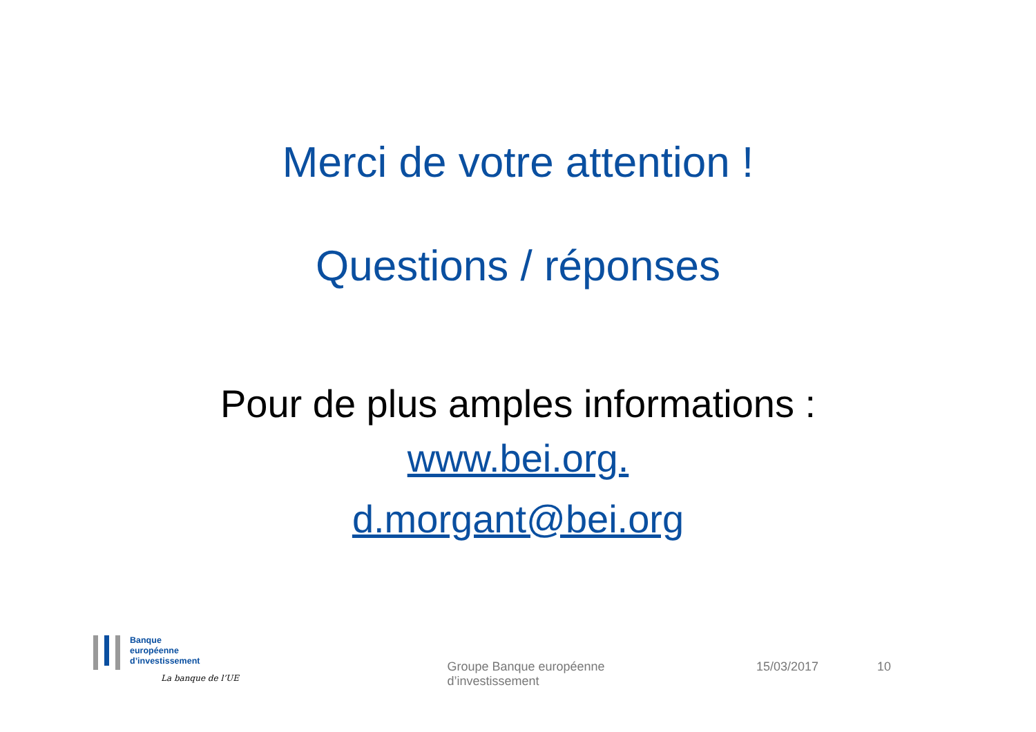Merci de votre attention !
Questions / réponses
Pour de plus amples informations :
www.bei.org.
d.morgant@bei.org
Banque
européenne
d’investissement
La banque de l’UE
Groupe Banque européenne d’investissement
15/03/2017 10